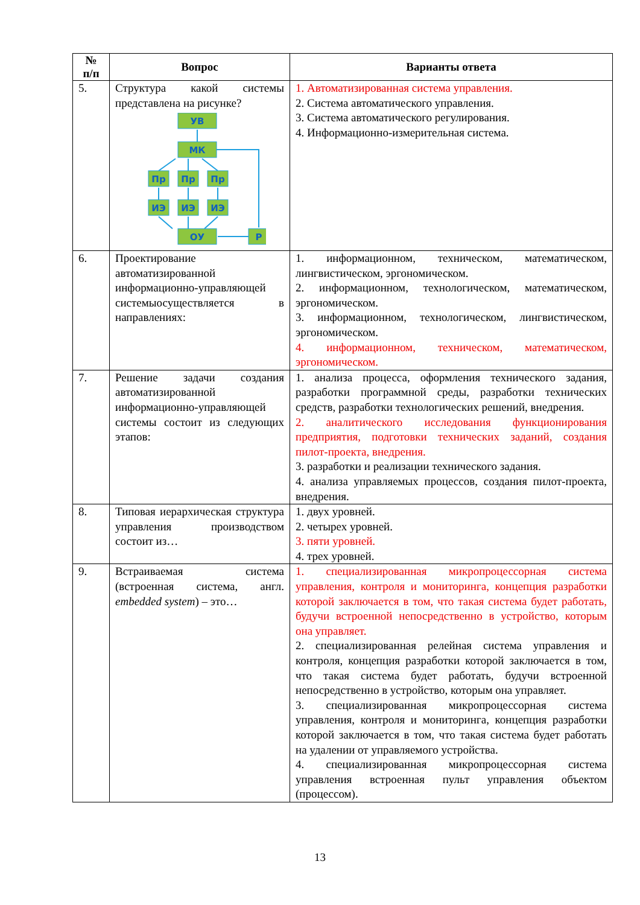| № п/п | Вопрос | Варианты ответа |
| --- | --- | --- |
| 5. | Структура какой системы представлена на рисунке? УВ МК Пр Пр Пр ИЭ ИЭ ИЭ ОУ Р | 1. Автоматизированная система управления. 2. Система автоматического управления. 3. Система автоматического регулирования. 4. Информационно-измерительная система. |
| 6. | Проектирование автоматизированной информационно-управляющей системыосуществляется в направлениях: | 1. информационном, техническом, математическом, лингвистическом, эргономическом. 2. информационном, технологическом, математическом, эргономическом. 3. информационном, технологическом, лингвистическом, эргономическом. 4. информационном, техническом, математическом, эргономическом. |
| 7. | Решение задачи создания автоматизированной информационно-управляющей системы состоит из следующих этапов: | 1. анализа процесса, оформления технического задания, разработки программной среды, разработки технических средств, разработки технологических решений, внедрения. 2. аналитического исследования функционирования предприятия, подготовки технических заданий, создания пилот-проекта, внедрения. 3. разработки и реализации технического задания. 4. анализа управляемых процессов, создания пилот-проекта, внедрения. |
| 8. | Типовая иерархическая структура управления производством состоит из… | 1. двух уровней. 2. четырех уровней. 3. пяти уровней. 4. трех уровней. |
| 9. | Встраиваемая система (встроенная система, англ. embedded system ) – это… | 1. специализированная микропроцессорная система управления, контроля и мониторинга, концепция разработки которой заключается в том, что такая система будет работать, будучи встроенной непосредственно в устройство, которым она управляет. 2. специализированная релейная система управления и контроля, концепция разработки которой заключается в том, что такая система будет работать, будучи встроенной непосредственно в устройство, которым она управляет. 3. специализированная микропроцессорная система управления, контроля и мониторинга, концепция разработки которой заключается в том, что такая система будет работать на удалении от управляемого устройства. 4. специализированная микропроцессорная система управления встроенная пульт управления объектом (процессом). |
13